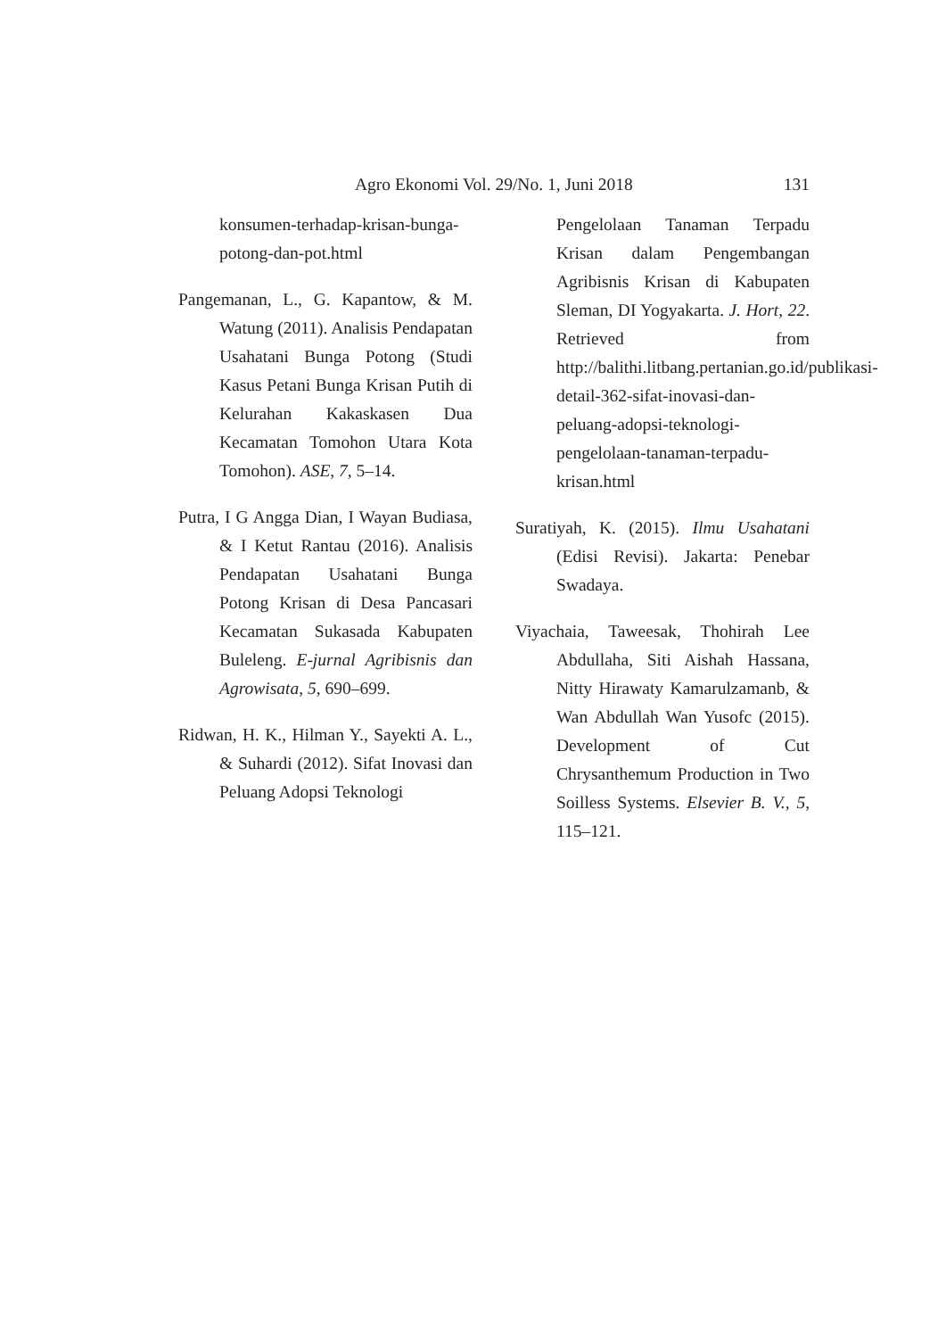Agro Ekonomi Vol. 29/No. 1, Juni 2018 131
konsumen-terhadap-krisan-bunga-potong-dan-pot.html
Pangemanan, L., G. Kapantow, & M. Watung (2011). Analisis Pendapatan Usahatani Bunga Potong (Studi Kasus Petani Bunga Krisan Putih di Kelurahan Kakaskasen Dua Kecamatan Tomohon Utara Kota Tomohon). ASE, 7, 5–14.
Putra, I G Angga Dian, I Wayan Budiasa, & I Ketut Rantau (2016). Analisis Pendapatan Usahatani Bunga Potong Krisan di Desa Pancasari Kecamatan Sukasada Kabupaten Buleleng. E-jurnal Agribisnis dan Agrowisata, 5, 690–699.
Ridwan, H. K., Hilman Y., Sayekti A. L., & Suhardi (2012). Sifat Inovasi dan Peluang Adopsi Teknologi
Pengelolaan Tanaman Terpadu Krisan dalam Pengembangan Agribisnis Krisan di Kabupaten Sleman, DI Yogyakarta. J. Hort, 22. Retrieved from http://balithi.litbang.pertanian.go.id/publikasi-detail-362-sifat-inovasi-dan-peluang-adopsi-teknologi-pengelolaan-tanaman-terpadu-krisan.html
Suratiyah, K. (2015). Ilmu Usahatani (Edisi Revisi). Jakarta: Penebar Swadaya.
Viyachaia, Taweesak, Thohirah Lee Abdullaha, Siti Aishah Hassana, Nitty Hirawaty Kamarulzamanb, & Wan Abdullah Wan Yusofc (2015). Development of Cut Chrysanthemum Production in Two Soilless Systems. Elsevier B. V., 5, 115–121.